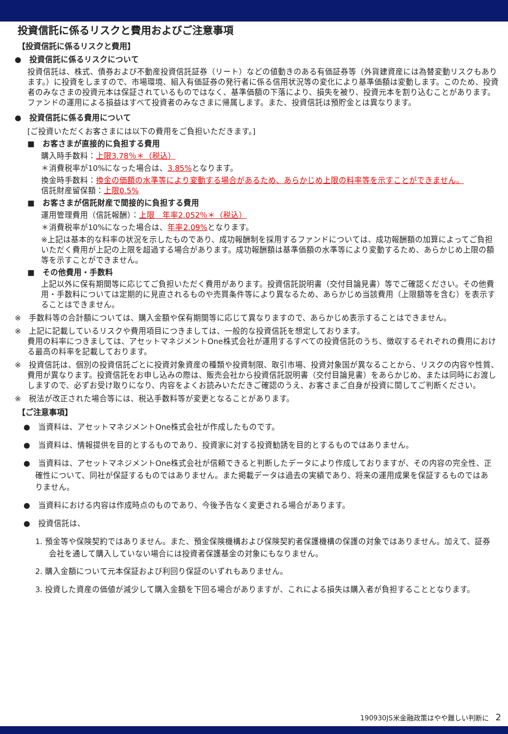投資信託に係るリスクと費用およびご注意事項
【投資信託に係るリスクと費用】
●　投資信託に係るリスクについて
投資信託は、株式、債券および不動産投資信託証券（リート）などの値動きのある有価証券等（外貨建資産には為替変動リスクもあります。）に投資をしますので、市場環境、組入有価証券の発行者に係る信用状況等の変化により基準価額は変動します。このため、投資者のみなさまの投資元本は保証されているものではなく、基準価額の下落により、損失を被り、投資元本を割り込むことがあります。ファンドの運用による損益はすべて投資者のみなさまに帰属します。また、投資信託は預貯金とは異なります。
●　投資信託に係る費用について
[ご投資いただくお客さまには以下の費用をご負担いただきます。]
■　お客さまが直接的に負担する費用
購入時手数料：上限3.78％＊（税込）
＊消費税率が10%になった場合は、3.85% となります。
換金時手数料：換金の価額の水準等により変動する場合があるため、あらかじめ上限の料率等を示すことができません。
信託財産留保額：上限0.5%
■　お客さまが信託財産で間接的に負担する費用
運用管理費用（信託報酬）：上限　年率2.052％＊（税込）
＊消費税率が10%になった場合は、年率2.09% となります。
※上記は基本的な料率の状況を示したものであり、成功報酬制を採用するファンドについては、成功報酬額の加算によってご負担いただく費用が上記の上限を超過する場合があります。成功報酬額は基準価額の水準等により変動するため、あらかじめ上限の額等を示すことができません。
■　その他費用・手数料
上記以外に保有期間等に応じてご負担いただく費用があります。投資信託説明書（交付目論見書）等でご確認ください。その他費用・手数料については定期的に見直されるものや売買条件等により異なるため、あらかじめ当該費用（上限額等を含む）を表示することはできません。
※　手数料等の合計額については、購入金額や保有期間等に応じて異なりますので、あらかじめ表示することはできません。
※　上記に記載しているリスクや費用項目につきましては、一般的な投資信託を想定しております。
費用の料率につきましては、アセットマネジメントOne株式会社が運用するすべての投資信託のうち、徴収するそれぞれの費用における最高の料率を記載しております。
※　投資信託は、個別の投資信託ごとに投資対象資産の種類や投資制限、取引市場、投資対象国が異なることから、リスクの内容や性質、費用が異なります。投資信託をお申し込みの際は、販売会社から投資信託説明書（交付目論見書）をあらかじめ、または同時にお渡ししますので、必ずお受け取りになり、内容をよくお読みいただきご確認のうえ、お客さまご自身が投資に関してご判断ください。
※　税法が改正された場合等には、税込手数料等が変更となることがあります。
【ご注意事項】
●　当資料は、アセットマネジメントOne株式会社が作成したものです。
●　当資料は、情報提供を目的とするものであり、投資家に対する投資勧誘を目的とするものではありません。
●　当資料は、アセットマネジメントOne株式会社が信頼できると判断したデータにより作成しておりますが、その内容の完全性、正確性について、同社が保証するものではありません。また掲載データは過去の実績であり、将来の運用成果を保証するものではありません。
●　当資料における内容は作成時点のものであり、今後予告なく変更される場合があります。
●　投資信託は、
1. 預金等や保険契約ではありません。また、預金保険機構および保険契約者保護機構の保護の対象ではありません。加えて、証券会社を通して購入していない場合には投資者保護基金の対象にもなりません。
2. 購入金額について元本保証および利回り保証のいずれもありません。
3. 投資した資産の価値が減少して購入金額を下回る場合がありますが、これによる損失は購入者が負担することとなります。
190930JS米金融政策はやや難しい判断に　2